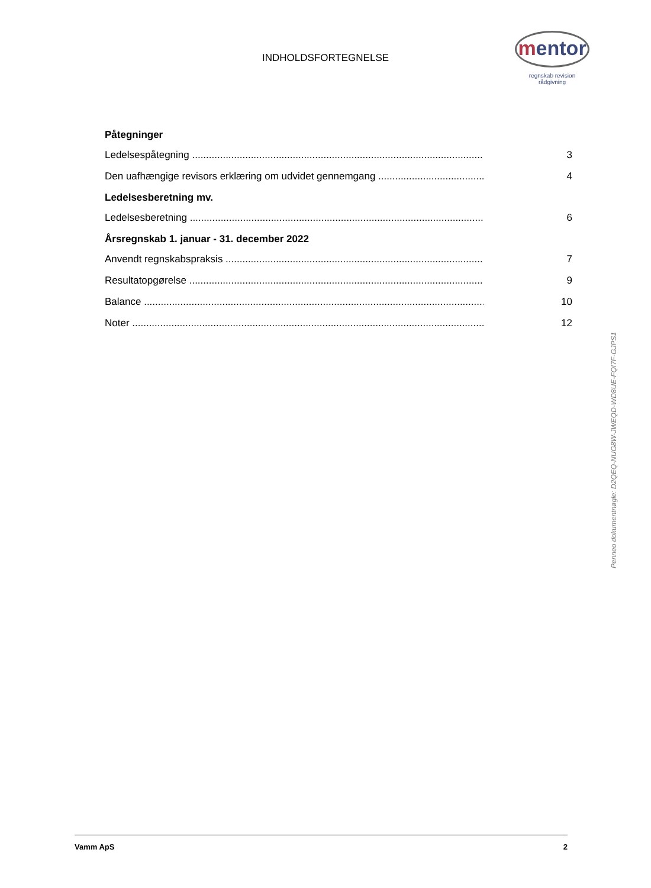INDHOLDSFORTEGNELSE
mentor
regnskab revision rådgivning
Påtegninger
Ledelsespåtegning 3
Den uafhængige revisors erklæring om udvidet gennemgang 4
Ledelsesberetning mv.
Ledelsesberetning 6
Årsregnskab 1. januar - 31. december 2022
Anvendt regnskabspraksis 7
Resultatopgørelse 9
Balance 10
Noter 12
Penneo dokumentnøgle: D2QEQ-NUG8W-JWEQD-WD8UE-FQI7F-GJPS1
Vamm ApS 2